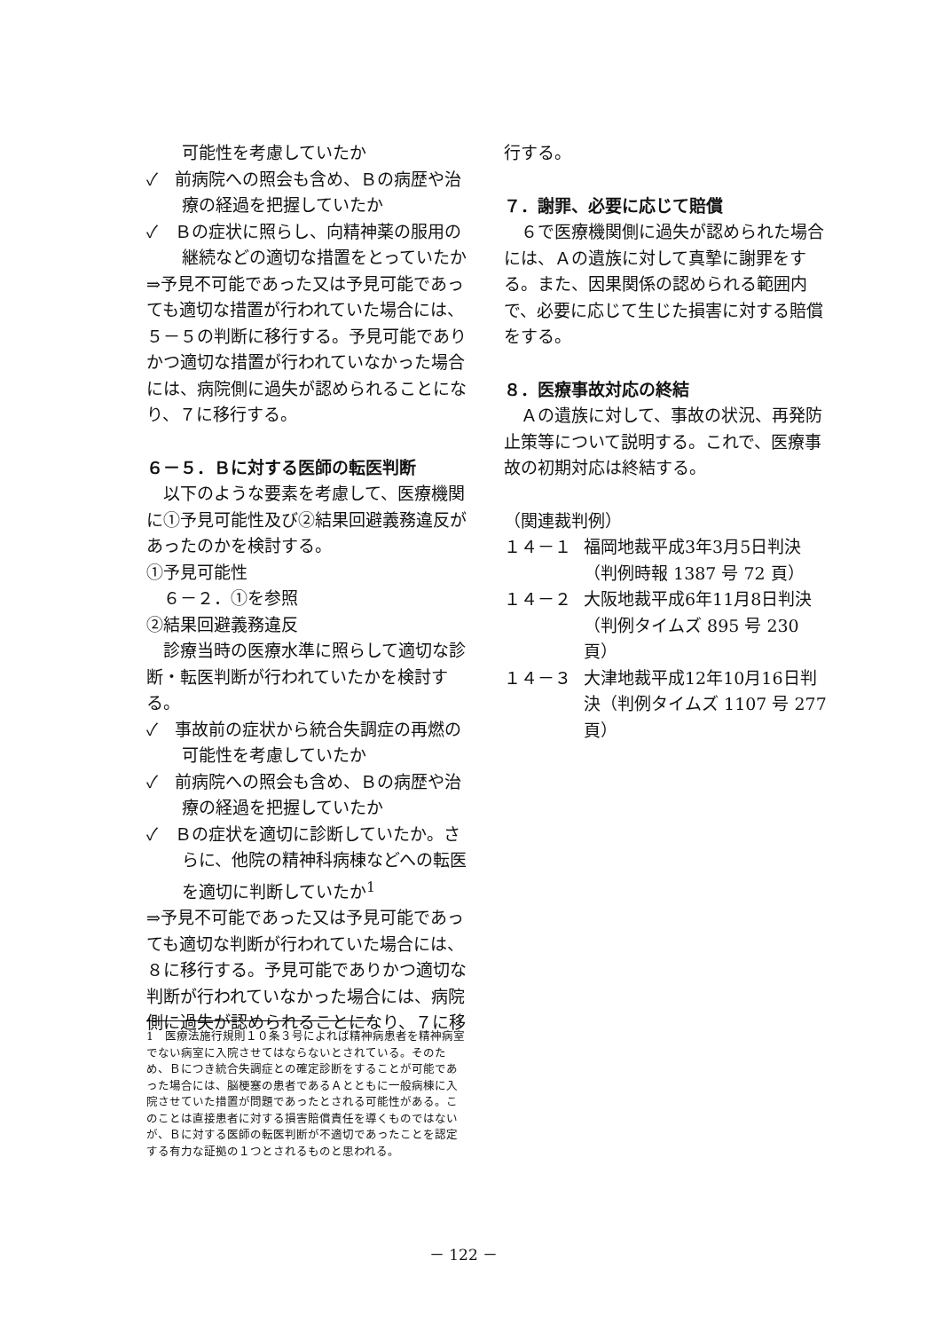可能性を考慮していたか
✓　前病院への照会も含め、Ｂの病歴や治療の経過を把握していたか
✓　Ｂの症状に照らし、向精神薬の服用の継続などの適切な措置をとっていたか
⇒予見不可能であった又は予見可能であっても適切な措置が行われていた場合には、５－５の判断に移行する。予見可能でありかつ適切な措置が行われていなかった場合には、病院側に過失が認められることになり、７に移行する。
６－５．Ｂに対する医師の転医判断
　以下のような要素を考慮して、医療機関に①予見可能性及び②結果回避義務違反があったのかを検討する。
①予見可能性
　６－２．①を参照
②結果回避義務違反
　診療当時の医療水準に照らして適切な診断・転医判断が行われていたかを検討する。
✓　事故前の症状から統合失調症の再燃の可能性を考慮していたか
✓　前病院への照会も含め、Ｂの病歴や治療の経過を把握していたか
✓　Ｂの症状を適切に診断していたか。さらに、他院の精神科病棟などへの転医を適切に判断していたか<sup>1</sup>
⇒予見不可能であった又は予見可能であっても適切な判断が行われていた場合には、８に移行する。予見可能でありかつ適切な判断が行われていなかった場合には、病院側に過失が認められることになり、７に移
行する。
７．謝罪、必要に応じて賠償
　６で医療機関側に過失が認められた場合には、Ａの遺族に対して真摯に謝罪をする。また、因果関係の認められる範囲内で、必要に応じて生じた損害に対する賠償をする。
８．医療事故対応の終結
　Ａの遺族に対して、事故の状況、再発防止策等について説明する。これで、医療事故の初期対応は終結する。
（関連裁判例）
１４－１ 福岡地裁平成3年3月5日判決（判例時報 1387 号 72 頁）
１４－２ 大阪地裁平成6年11月8日判決（判例タイムズ 895 号 230 頁）
１４－３ 大津地裁平成12年10月16日判決（判例タイムズ 1107 号 277 頁）
1　医療法施行規則１０条３号によれば精神病患者を精神病室でない病室に入院させてはならないとされている。そのため、Ｂにつき統合失調症との確定診断をすることが可能であった場合には、脳梗塞の患者であるＡとともに一般病棟に入院させていた措置が問題であったとされる可能性がある。このことは直接患者に対する損害賠償責任を導くものではないが、Ｂに対する医師の転医判断が不適切であったことを認定する有力な証拠の１つとされるものと思われる。
－ 122 －